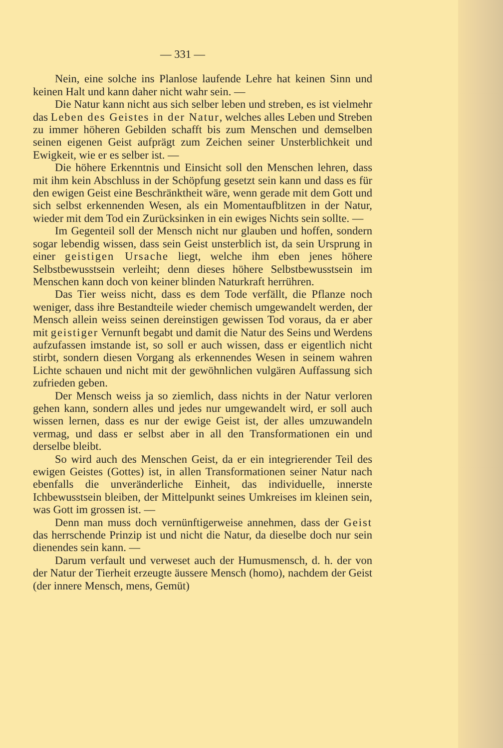— 331 —
Nein, eine solche ins Planlose laufende Lehre hat keinen Sinn und keinen Halt und kann daher nicht wahr sein. —
Die Natur kann nicht aus sich selber leben und streben, es ist vielmehr das Leben des Geistes in der Natur, welches alles Leben und Streben zu immer höheren Gebilden schafft bis zum Menschen und demselben seinen eigenen Geist aufprägt zum Zeichen seiner Unsterblichkeit und Ewigkeit, wie er es selber ist. —
Die höhere Erkenntnis und Einsicht soll den Menschen lehren, dass mit ihm kein Abschluss in der Schöpfung gesetzt sein kann und dass es für den ewigen Geist eine Beschränktheit wäre, wenn gerade mit dem Gott und sich selbst erkennenden Wesen, als ein Momentaufblitzen in der Natur, wieder mit dem Tod ein Zurücksinken in ein ewiges Nichts sein sollte. —
Im Gegenteil soll der Mensch nicht nur glauben und hoffen, sondern sogar lebendig wissen, dass sein Geist unsterblich ist, da sein Ursprung in einer geistigen Ursache liegt, welche ihm eben jenes höhere Selbstbewusstsein verleiht; denn dieses höhere Selbstbewusstsein im Menschen kann doch von keiner blinden Naturkraft herrühren.
Das Tier weiss nicht, dass es dem Tode verfällt, die Pflanze noch weniger, dass ihre Bestandteile wieder chemisch umgewandelt werden, der Mensch allein weiss seinen dereinstigen gewissen Tod voraus, da er aber mit geistiger Vernunft begabt und damit die Natur des Seins und Werdens aufzufassen imstande ist, so soll er auch wissen, dass er eigentlich nicht stirbt, sondern diesen Vorgang als erkennendes Wesen in seinem wahren Lichte schauen und nicht mit der gewöhnlichen vulgären Auffassung sich zufrieden geben.
Der Mensch weiss ja so ziemlich, dass nichts in der Natur verloren gehen kann, sondern alles und jedes nur umgewandelt wird, er soll auch wissen lernen, dass es nur der ewige Geist ist, der alles umzuwandeln vermag, und dass er selbst aber in all den Transformationen ein und derselbe bleibt.
So wird auch des Menschen Geist, da er ein integrierender Teil des ewigen Geistes (Gottes) ist, in allen Transformationen seiner Natur nach ebenfalls die unveränderliche Einheit, das individuelle, innerste Ichbewusstsein bleiben, der Mittelpunkt seines Umkreises im kleinen sein, was Gott im grossen ist. —
Denn man muss doch vernünftigerweise annehmen, dass der Geist das herrschende Prinzip ist und nicht die Natur, da dieselbe doch nur sein dienendes sein kann. —
Darum verfault und verweset auch der Humusmensch, d. h. der von der Natur der Tierheit erzeugte äussere Mensch (homo), nachdem der Geist (der innere Mensch, mens, Gemüt)